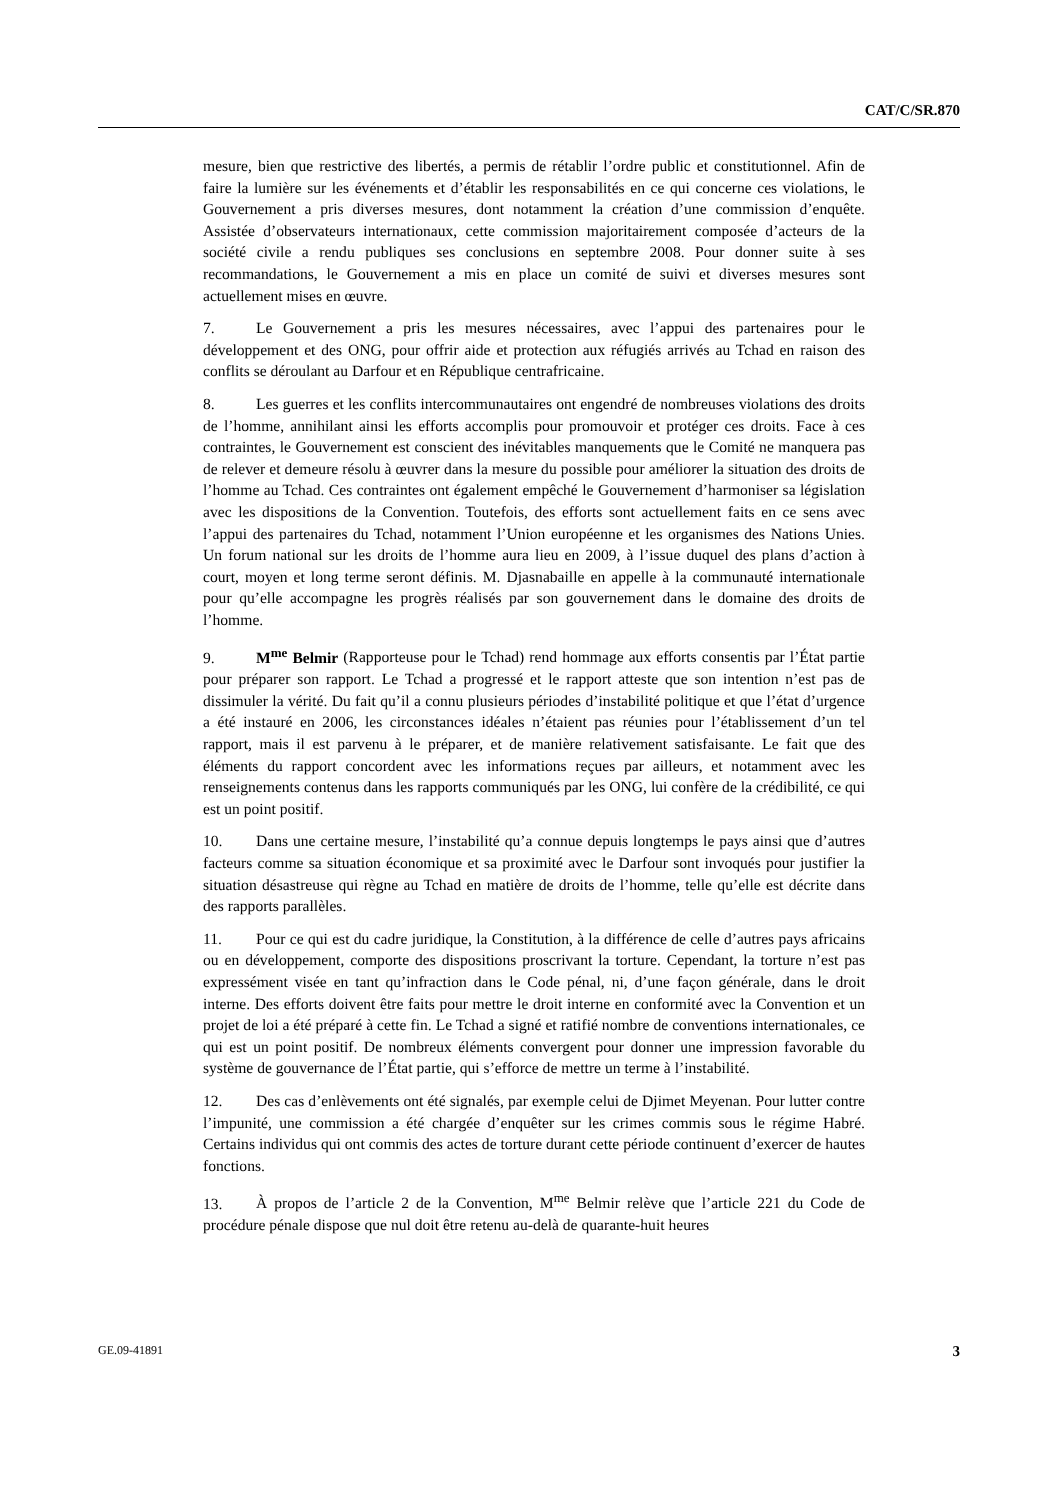CAT/C/SR.870
mesure, bien que restrictive des libertés, a permis de rétablir l’ordre public et constitutionnel. Afin de faire la lumière sur les événements et d’établir les responsabilités en ce qui concerne ces violations, le Gouvernement a pris diverses mesures, dont notamment la création d’une commission d’enquête. Assistée d’observateurs internationaux, cette commission majoritairement composée d’acteurs de la société civile a rendu publiques ses conclusions en septembre 2008. Pour donner suite à ses recommandations, le Gouvernement a mis en place un comité de suivi et diverses mesures sont actuellement mises en œuvre.
7. Le Gouvernement a pris les mesures nécessaires, avec l’appui des partenaires pour le développement et des ONG, pour offrir aide et protection aux réfugiés arrivés au Tchad en raison des conflits se déroulant au Darfour et en République centrafricaine.
8. Les guerres et les conflits intercommunautaires ont engendré de nombreuses violations des droits de l’homme, annihilant ainsi les efforts accomplis pour promouvoir et protéger ces droits. Face à ces contraintes, le Gouvernement est conscient des inévitables manquements que le Comité ne manquera pas de relever et demeure résolu à œuvrer dans la mesure du possible pour améliorer la situation des droits de l’homme au Tchad. Ces contraintes ont également empêché le Gouvernement d’harmoniser sa législation avec les dispositions de la Convention. Toutefois, des efforts sont actuellement faits en ce sens avec l’appui des partenaires du Tchad, notamment l’Union européenne et les organismes des Nations Unies. Un forum national sur les droits de l’homme aura lieu en 2009, à l’issue duquel des plans d’action à court, moyen et long terme seront définis. M. Djasnabaille en appelle à la communauté internationale pour qu’elle accompagne les progrès réalisés par son gouvernement dans le domaine des droits de l’homme.
9. M<sup>me</sup> Belmir (Rapporteuse pour le Tchad) rend hommage aux efforts consentis par l’État partie pour préparer son rapport. Le Tchad a progressé et le rapport atteste que son intention n’est pas de dissimuler la vérité. Du fait qu’il a connu plusieurs périodes d’instabilité politique et que l’état d’urgence a été instauré en 2006, les circonstances idéales n’étaient pas réunies pour l’établissement d’un tel rapport, mais il est parvenu à le préparer, et de manière relativement satisfaisante. Le fait que des éléments du rapport concordent avec les informations reçues par ailleurs, et notamment avec les renseignements contenus dans les rapports communiqués par les ONG, lui confère de la crédibilité, ce qui est un point positif.
10. Dans une certaine mesure, l’instabilité qu’a connue depuis longtemps le pays ainsi que d’autres facteurs comme sa situation économique et sa proximité avec le Darfour sont invoqués pour justifier la situation désastreuse qui règne au Tchad en matière de droits de l’homme, telle qu’elle est décrite dans des rapports parallèles.
11. Pour ce qui est du cadre juridique, la Constitution, à la différence de celle d’autres pays africains ou en développement, comporte des dispositions proscrivant la torture. Cependant, la torture n’est pas expressément visée en tant qu’infraction dans le Code pénal, ni, d’une façon générale, dans le droit interne. Des efforts doivent être faits pour mettre le droit interne en conformité avec la Convention et un projet de loi a été préparé à cette fin. Le Tchad a signé et ratifié nombre de conventions internationales, ce qui est un point positif. De nombreux éléments convergent pour donner une impression favorable du système de gouvernance de l’État partie, qui s’efforce de mettre un terme à l’instabilité.
12. Des cas d’enlèvements ont été signalés, par exemple celui de Djimet Meyenan. Pour lutter contre l’impunité, une commission a été chargée d’enquêter sur les crimes commis sous le régime Habré. Certains individus qui ont commis des actes de torture durant cette période continuent d’exercer de hautes fonctions.
13. À propos de l’article 2 de la Convention, M<sup>me</sup> Belmir relève que l’article 221 du Code de procédure pénale dispose que nul doit être retenu au-delà de quarante-huit heures
GE.09-41891 3